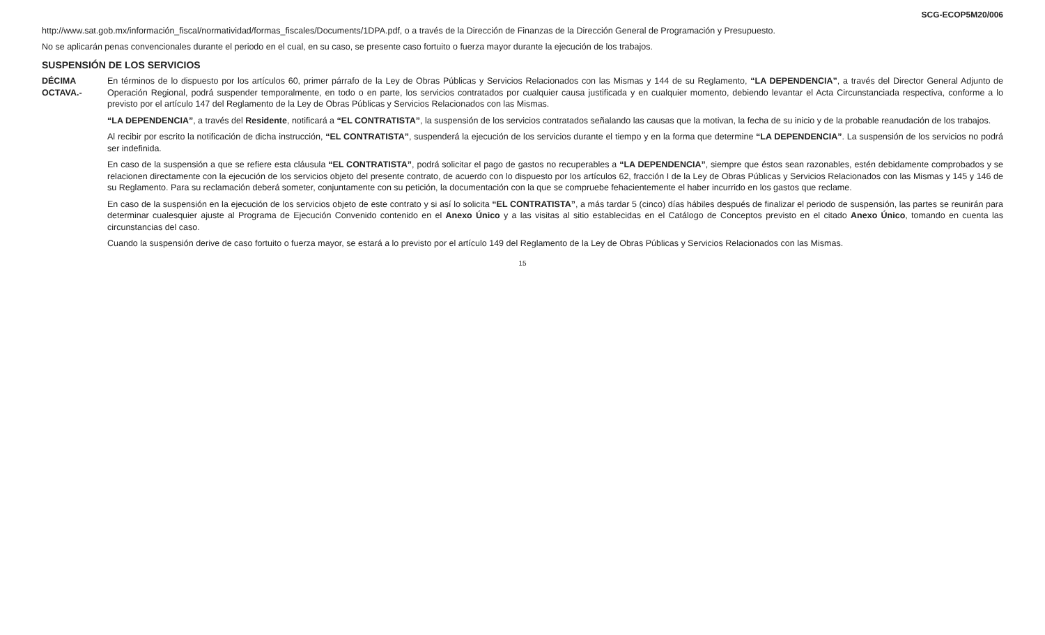SCG-ECOP5M20/006
http://www.sat.gob.mx/información_fiscal/normatividad/formas_fiscales/Documents/1DPA.pdf, o a través de la Dirección de Finanzas de la Dirección General de Programación y Presupuesto.
No se aplicarán penas convencionales durante el periodo en el cual, en su caso, se presente caso fortuito o fuerza mayor durante la ejecución de los trabajos.
SUSPENSIÓN DE LOS SERVICIOS
DÉCIMA OCTAVA.-
En términos de lo dispuesto por los artículos 60, primer párrafo de la Ley de Obras Públicas y Servicios Relacionados con las Mismas y 144 de su Reglamento, “LA DEPENDENCIA”, a través del Director General Adjunto de Operación Regional, podrá suspender temporalmente, en todo o en parte, los servicios contratados por cualquier causa justificada y en cualquier momento, debiendo levantar el Acta Circunstanciada respectiva, conforme a lo previsto por el artículo 147 del Reglamento de la Ley de Obras Públicas y Servicios Relacionados con las Mismas.
“LA DEPENDENCIA”, a través del Residente, notificará a “EL CONTRATISTA”, la suspensión de los servicios contratados señalando las causas que la motivan, la fecha de su inicio y de la probable reanudación de los trabajos.
Al recibir por escrito la notificación de dicha instrucción, “EL CONTRATISTA”, suspenderá la ejecución de los servicios durante el tiempo y en la forma que determine “LA DEPENDENCIA”. La suspensión de los servicios no podrá ser indefinida.
En caso de la suspensión a que se refiere esta cláusula “EL CONTRATISTA”, podrá solicitar el pago de gastos no recuperables a “LA DEPENDENCIA”, siempre que éstos sean razonables, estén debidamente comprobados y se relacionen directamente con la ejecución de los servicios objeto del presente contrato, de acuerdo con lo dispuesto por los artículos 62, fracción I de la Ley de Obras Públicas y Servicios Relacionados con las Mismas y 145 y 146 de su Reglamento. Para su reclamación deberá someter, conjuntamente con su petición, la documentación con la que se compruebe fehacientemente el haber incurrido en los gastos que reclame.
En caso de la suspensión en la ejecución de los servicios objeto de este contrato y si así lo solicita “EL CONTRATISTA”, a más tardar 5 (cinco) días hábiles después de finalizar el periodo de suspensión, las partes se reunirán para determinar cualesquier ajuste al Programa de Ejecución Convenido contenido en el Anexo Único y a las visitas al sitio establecidas en el Catálogo de Conceptos previsto en el citado Anexo Único, tomando en cuenta las circunstancias del caso.
Cuando la suspensión derive de caso fortuito o fuerza mayor, se estará a lo previsto por el artículo 149 del Reglamento de la Ley de Obras Públicas y Servicios Relacionados con las Mismas.
15